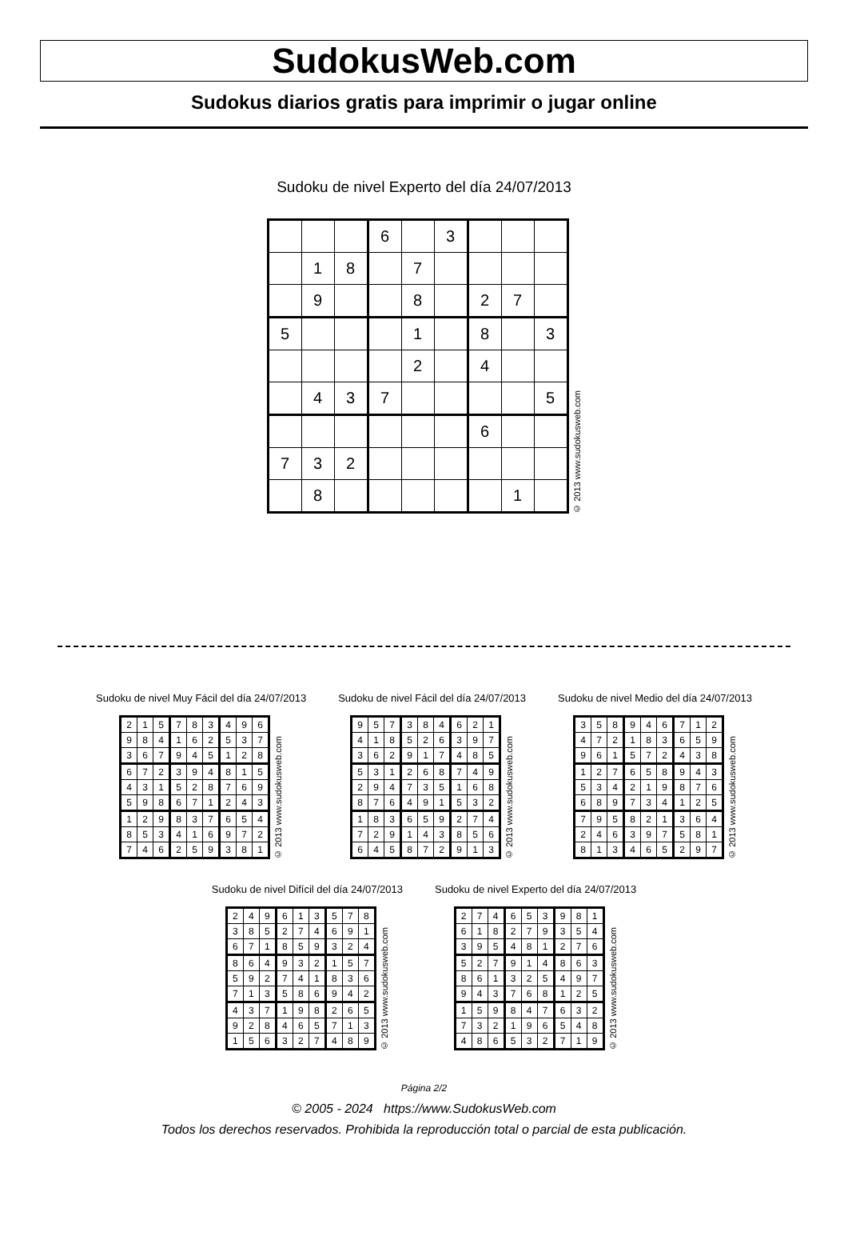SudokusWeb.com
Sudokus diarios gratis para imprimir o jugar online
Sudoku de nivel Experto del día 24/07/2013
| | | | 6 | | 3 | | | |
| | 1 | 8 | | 7 | | | | |
| | 9 | | | 8 | | 2 | 7 | |
| 5 | | | | 1 | | 8 | | 3 |
| | | | | 2 | | 4 | | |
| | 4 | 3 | 7 | | | | | 5 |
| | | | | | | 6 | | |
| 7 | 3 | 2 | | | | | | |
| | 8 | | | | | | 1 | |
© 2013 www.sudokusweb.com
Sudoku de nivel Muy Fácil del día 24/07/2013
| 2 | 1 | 5 | 7 | 8 | 3 | 4 | 9 | 6 |
| 9 | 8 | 4 | 1 | 6 | 2 | 5 | 3 | 7 |
| 3 | 6 | 7 | 9 | 4 | 5 | 1 | 2 | 8 |
| 6 | 7 | 2 | 3 | 9 | 4 | 8 | 1 | 5 |
| 4 | 3 | 1 | 5 | 2 | 8 | 7 | 6 | 9 |
| 5 | 9 | 8 | 6 | 7 | 1 | 2 | 4 | 3 |
| 1 | 2 | 9 | 8 | 3 | 7 | 6 | 5 | 4 |
| 8 | 5 | 3 | 4 | 1 | 6 | 9 | 7 | 2 |
| 7 | 4 | 6 | 2 | 5 | 9 | 3 | 8 | 1 |
© 2013 www.sudokusweb.com
Sudoku de nivel Fácil del día 24/07/2013
| 9 | 5 | 7 | 3 | 8 | 4 | 6 | 2 | 1 |
| 4 | 1 | 8 | 5 | 2 | 6 | 3 | 9 | 7 |
| 3 | 6 | 2 | 9 | 1 | 7 | 4 | 8 | 5 |
| 5 | 3 | 1 | 2 | 6 | 8 | 7 | 4 | 9 |
| 2 | 9 | 4 | 7 | 3 | 5 | 1 | 6 | 8 |
| 8 | 7 | 6 | 4 | 9 | 1 | 5 | 3 | 2 |
| 1 | 8 | 3 | 6 | 5 | 9 | 2 | 7 | 4 |
| 7 | 2 | 9 | 1 | 4 | 3 | 8 | 5 | 6 |
| 6 | 4 | 5 | 8 | 7 | 2 | 9 | 1 | 3 |
© 2013 www.sudokusweb.com
Sudoku de nivel Medio del día 24/07/2013
| 3 | 5 | 8 | 9 | 4 | 6 | 7 | 1 | 2 |
| 4 | 7 | 2 | 1 | 8 | 3 | 6 | 5 | 9 |
| 9 | 6 | 1 | 5 | 7 | 2 | 4 | 3 | 8 |
| 1 | 2 | 7 | 6 | 5 | 8 | 9 | 4 | 3 |
| 5 | 3 | 4 | 2 | 1 | 9 | 8 | 7 | 6 |
| 6 | 8 | 9 | 7 | 3 | 4 | 1 | 2 | 5 |
| 7 | 9 | 5 | 8 | 2 | 1 | 3 | 6 | 4 |
| 2 | 4 | 6 | 3 | 9 | 7 | 5 | 8 | 1 |
| 8 | 1 | 3 | 4 | 6 | 5 | 2 | 9 | 7 |
© 2013 www.sudokusweb.com
Sudoku de nivel Difícil del día 24/07/2013
| 2 | 4 | 9 | 6 | 1 | 3 | 5 | 7 | 8 |
| 3 | 8 | 5 | 2 | 7 | 4 | 6 | 9 | 1 |
| 6 | 7 | 1 | 8 | 5 | 9 | 3 | 2 | 4 |
| 8 | 6 | 4 | 9 | 3 | 2 | 1 | 5 | 7 |
| 5 | 9 | 2 | 7 | 4 | 1 | 8 | 3 | 6 |
| 7 | 1 | 3 | 5 | 8 | 6 | 9 | 4 | 2 |
| 4 | 3 | 7 | 1 | 9 | 8 | 2 | 6 | 5 |
| 9 | 2 | 8 | 4 | 6 | 5 | 7 | 1 | 3 |
| 1 | 5 | 6 | 3 | 2 | 7 | 4 | 8 | 9 |
© 2013 www.sudokusweb.com
Sudoku de nivel Experto del día 24/07/2013
| 2 | 7 | 4 | 6 | 5 | 3 | 9 | 8 | 1 |
| 6 | 1 | 8 | 2 | 7 | 9 | 3 | 5 | 4 |
| 3 | 9 | 5 | 4 | 8 | 1 | 2 | 7 | 6 |
| 5 | 2 | 7 | 9 | 1 | 4 | 8 | 6 | 3 |
| 8 | 6 | 1 | 3 | 2 | 5 | 4 | 9 | 7 |
| 9 | 4 | 3 | 7 | 6 | 8 | 1 | 2 | 5 |
| 1 | 5 | 9 | 8 | 4 | 7 | 6 | 3 | 2 |
| 7 | 3 | 2 | 1 | 9 | 6 | 5 | 4 | 8 |
| 4 | 8 | 6 | 5 | 3 | 2 | 7 | 1 | 9 |
© 2013 www.sudokusweb.com
Página 2/2
© 2005 - 2024 https://www.SudokusWeb.com
Todos los derechos reservados. Prohibida la reproducción total o parcial de esta publicación.